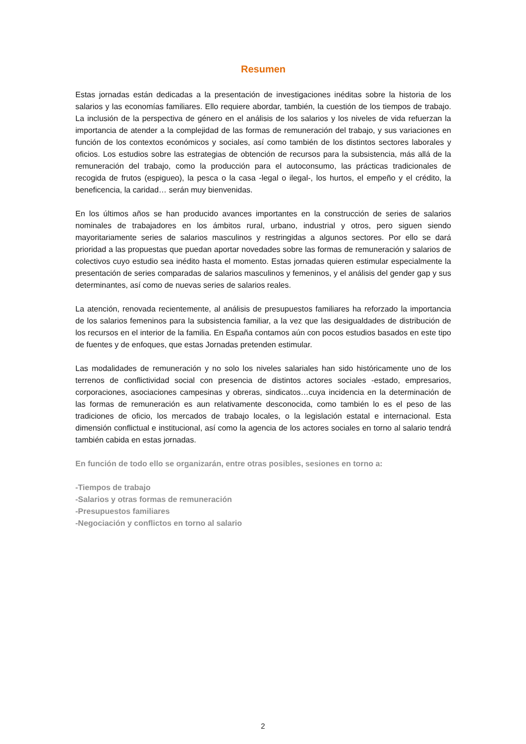Resumen
Estas jornadas están dedicadas a la presentación de investigaciones inéditas sobre la historia de los salarios y las economías familiares. Ello requiere abordar, también, la cuestión de los tiempos de trabajo. La inclusión de la perspectiva de género en el análisis de los salarios y los niveles de vida refuerzan la importancia de atender a la complejidad de las formas de remuneración del trabajo, y sus variaciones en función de los contextos económicos y sociales, así como también de los distintos sectores laborales y oficios. Los estudios sobre las estrategias de obtención de recursos para la subsistencia, más allá de la remuneración del trabajo, como la producción para el autoconsumo, las prácticas tradicionales de recogida de frutos (espigueo), la pesca o la casa -legal o ilegal-, los hurtos, el empeño y el crédito, la beneficencia, la caridad… serán muy bienvenidas.
En los últimos años se han producido avances importantes en la construcción de series de salarios nominales de trabajadores en los ámbitos rural, urbano, industrial y otros, pero siguen siendo mayoritariamente series de salarios masculinos y restringidas a algunos sectores. Por ello se dará prioridad a las propuestas que puedan aportar novedades sobre las formas de remuneración y salarios de colectivos cuyo estudio sea inédito hasta el momento. Estas jornadas quieren estimular especialmente la presentación de series comparadas de salarios masculinos y femeninos, y el análisis del gender gap y sus determinantes, así como de nuevas series de salarios reales.
La atención, renovada recientemente, al análisis de presupuestos familiares ha reforzado la importancia de los salarios femeninos para la subsistencia familiar, a la vez que las desigualdades de distribución de los recursos en el interior de la familia. En España contamos aún con pocos estudios basados en este tipo de fuentes y de enfoques, que estas Jornadas pretenden estimular.
Las modalidades de remuneración y no solo los niveles salariales han sido históricamente uno de los terrenos de conflictividad social con presencia de distintos actores sociales -estado, empresarios, corporaciones, asociaciones campesinas y obreras, sindicatos…cuya incidencia en la determinación de las formas de remuneración es aun relativamente desconocida, como también lo es el peso de las tradiciones de oficio, los mercados de trabajo locales, o la legislación estatal e internacional. Esta dimensión conflictual e institucional, así como la agencia de los actores sociales en torno al salario tendrá también cabida en estas jornadas.
En función de todo ello se organizarán, entre otras posibles, sesiones en torno a:
-Tiempos de trabajo
-Salarios y otras formas de remuneración
-Presupuestos familiares
-Negociación y conflictos en torno al salario
2